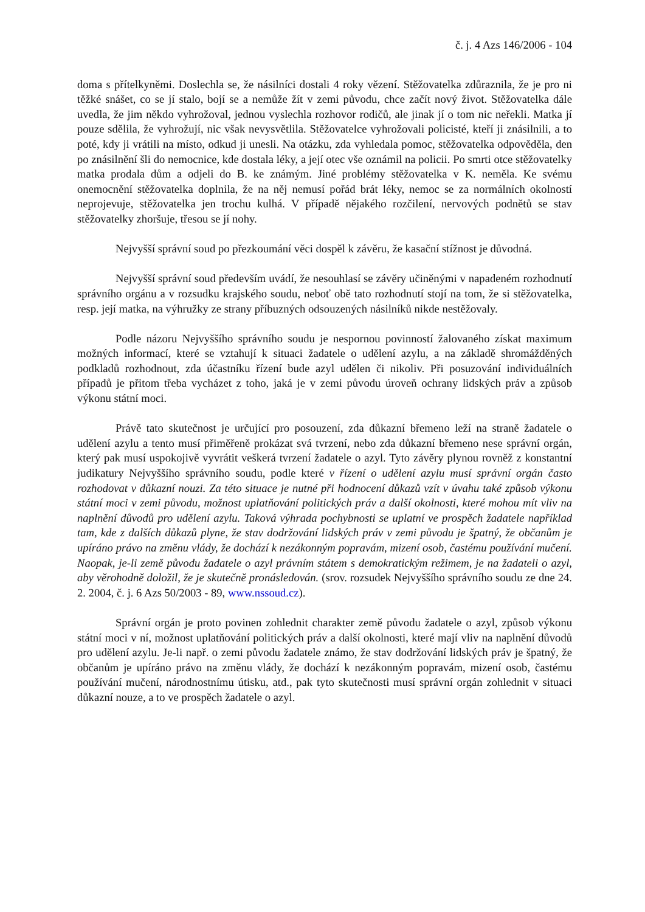č. j. 4 Azs 146/2006 - 104
doma s přítelkyněmi. Doslechla se, že násilníci dostali 4 roky vězení. Stěžovatelka zdůraznila, že je pro ni těžké snášet, co se jí stalo, bojí se a nemůže žít v zemi původu, chce začít nový život. Stěžovatelka dále uvedla, že jim někdo vyhrožoval, jednou vyslechla rozhovor rodičů, ale jinak jí o tom nic neřekli. Matka jí pouze sdělila, že vyhrožují, nic však nevysvětlila. Stěžovatelce vyhrožovali policisté, kteří ji znásilnili, a to poté, kdy ji vrátili na místo, odkud ji unesli. Na otázku, zda vyhledala pomoc, stěžovatelka odpověděla, den po znásilnění šli do nemocnice, kde dostala léky, a její otec vše oznámil na policii. Po smrti otce stěžovatelky matka prodala dům a odjeli do B. ke známým. Jiné problémy stěžovatelka v K. neměla. Ke svému onemocnění stěžovatelka doplnila, že na něj nemusí pořád brát léky, nemoc se za normálních okolností neprojevuje, stěžovatelka jen trochu kulhá. V případě nějakého rozčilení, nervových podnětů se stav stěžovatelky zhoršuje, třesou se jí nohy.
Nejvyšší správní soud po přezkoumání věci dospěl k závěru, že kasační stížnost je důvodná.
Nejvyšší správní soud především uvádí, že nesouhlasí se závěry učiněnými v napadeném rozhodnutí správního orgánu a v rozsudku krajského soudu, neboť obě tato rozhodnutí stojí na tom, že si stěžovatelka, resp. její matka, na výhružky ze strany příbuzných odsouzených násilníků nikde nestěžovaly.
Podle názoru Nejvyššího správního soudu je nespornou povinností žalovaného získat maximum možných informací, které se vztahují k situaci žadatele o udělení azylu, a na základě shromážděných podkladů rozhodnout, zda účastníku řízení bude azyl udělen či nikoliv. Při posuzování individuálních případů je přitom třeba vycházet z toho, jaká je v zemi původu úroveň ochrany lidských práv a způsob výkonu státní moci.
Právě tato skutečnost je určující pro posouzení, zda důkazní břemeno leží na straně žadatele o udělení azylu a tento musí přiměřeně prokázat svá tvrzení, nebo zda důkazní břemeno nese správní orgán, který pak musí uspokojivě vyvrátit veškerá tvrzení žadatele o azyl. Tyto závěry plynou rovněž z konstantní judikatury Nejvyššího správního soudu, podle které v řízení o udělení azylu musí správní orgán často rozhodovat v důkazní nouzi. Za této situace je nutné při hodnocení důkazů vzít v úvahu také způsob výkonu státní moci v zemi původu, možnost uplatňování politických práv a další okolnosti, které mohou mít vliv na naplnění důvodů pro udělení azylu. Taková výhrada pochybnosti se uplatní ve prospěch žadatele například tam, kde z dalších důkazů plyne, že stav dodržování lidských práv v zemi původu je špatný, že občanům je upíráno právo na změnu vlády, že dochází k nezákonným popravám, mizení osob, častému používání mučení. Naopak, je-li země původu žadatele o azyl právním státem s demokratickým režimem, je na žadateli o azyl, aby věrohodně doložil, že je skutečně pronásledován. (srov. rozsudek Nejvyššího správního soudu ze dne 24. 2. 2004, č. j. 6 Azs 50/2003 - 89, www.nssoud.cz).
Správní orgán je proto povinen zohlednit charakter země původu žadatele o azyl, způsob výkonu státní moci v ní, možnost uplatňování politických práv a další okolnosti, které mají vliv na naplnění důvodů pro udělení azylu. Je-li např. o zemi původu žadatele známo, že stav dodržování lidských práv je špatný, že občanům je upíráno právo na změnu vlády, že dochází k nezákonným popravám, mizení osob, častému používání mučení, národnostnímu útisku, atd., pak tyto skutečnosti musí správní orgán zohlednit v situaci důkazní nouze, a to ve prospěch žadatele o azyl.